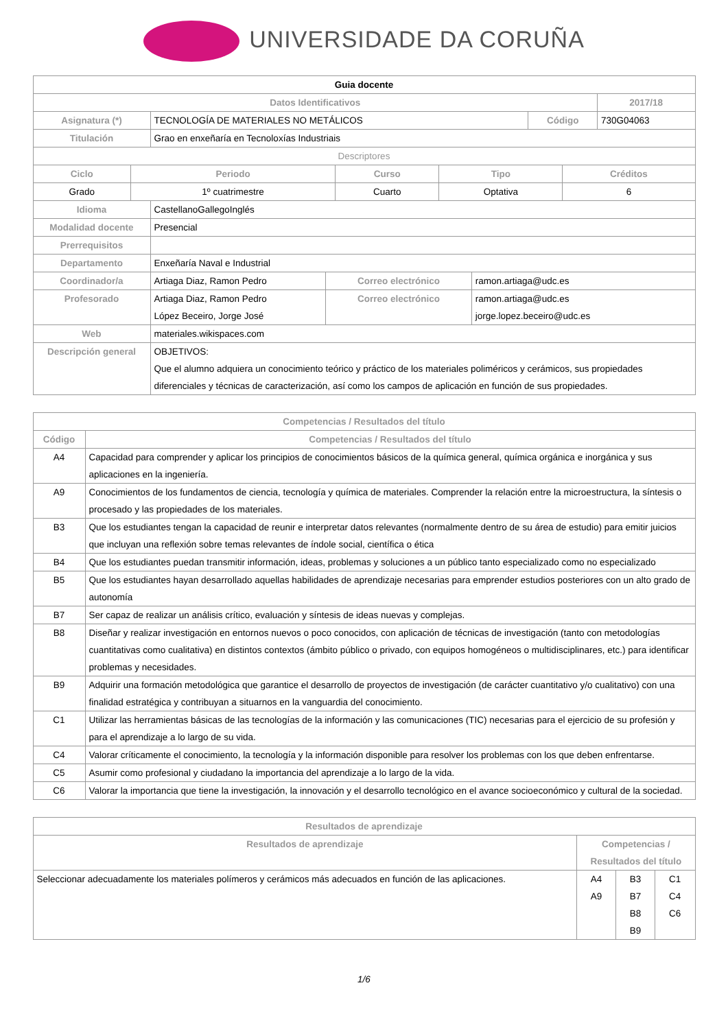UNIVERSIDADE DA CORUÑA
| Guia docente | | | |
| --- | --- | --- | --- |
| Datos Identificativos | | | 2017/18 |
| Asignatura (*) | TECNOLOGÍA DE MATERIALES NO METÁLICOS | Código | 730G04063 |
| Titulación | Grao en enxeñaría en Tecnoloxías Industriais | | |
| Descriptores | | | |
| Ciclo | Periodo | Curso | Tipo | Créditos |
| --- | --- | --- | --- | --- |
| Grado | 1º cuatrimestre | Cuarto | Optativa | 6 |
| Idioma | CastellanoGallegoInglés | | |
| Modalidad docente | Presencial | | |
| Prerrequisitos | | | |
| Departamento | Enxeñaría Naval e Industrial | | |
| Coordinador/a | Artiaga Diaz, Ramon Pedro | Correo electrónico | ramon.artiaga@udc.es |
| Profesorado | Artiaga Diaz, Ramon Pedro López Beceiro, Jorge José | Correo electrónico | ramon.artiaga@udc.es jorge.lopez.beceiro@udc.es |
| Web | materiales.wikispaces.com | | |
| Descripción general | OBJETIVOS: Que el alumno adquiera un conocimiento teórico y práctico de los materiales poliméricos y cerámicos, sus propiedades diferenciales y técnicas de caracterización, así como los campos de aplicación en función de sus propiedades. | | |
| Competencias / Resultados del título | |
| --- | --- |
| Código | Competencias / Resultados del título |
| A4 | Capacidad para comprender y aplicar los principios de conocimientos básicos de la química general, química orgánica e inorgánica y sus aplicaciones en la ingeniería. |
| A9 | Conocimientos de los fundamentos de ciencia, tecnología y química de materiales. Comprender la relación entre la microestructura, la síntesis o procesado y las propiedades de los materiales. |
| B3 | Que los estudiantes tengan la capacidad de reunir e interpretar datos relevantes (normalmente dentro de su área de estudio) para emitir juicios que incluyan una reflexión sobre temas relevantes de índole social, científica o ética |
| B4 | Que los estudiantes puedan transmitir información, ideas, problemas y soluciones a un público tanto especializado como no especializado |
| B5 | Que los estudiantes hayan desarrollado aquellas habilidades de aprendizaje necesarias para emprender estudios posteriores con un alto grado de autonomía |
| B7 | Ser capaz de realizar un análisis crítico, evaluación y síntesis de ideas nuevas y complejas. |
| B8 | Diseñar y realizar investigación en entornos nuevos o poco conocidos, con aplicación de técnicas de investigación (tanto con metodologías cuantitativas como cualitativa) en distintos contextos (ámbito público o privado, con equipos homogéneos o multidisciplinares, etc.) para identificar problemas y necesidades. |
| B9 | Adquirir una formación metodológica que garantice el desarrollo de proyectos de investigación (de carácter cuantitativo y/o cualitativo) con una finalidad estratégica y contribuyan a situarnos en la vanguardia del conocimiento. |
| C1 | Utilizar las herramientas básicas de las tecnologías de la información y las comunicaciones (TIC) necesarias para el ejercicio de su profesión y para el aprendizaje a lo largo de su vida. |
| C4 | Valorar críticamente el conocimiento, la tecnología y la información disponible para resolver los problemas con los que deben enfrentarse. |
| C5 | Asumir como profesional y ciudadano la importancia del aprendizaje a lo largo de la vida. |
| C6 | Valorar la importancia que tiene la investigación, la innovación y el desarrollo tecnológico en el avance socioeconómico y cultural de la sociedad. |
| Resultados de aprendizaje | | | |
| --- | --- | --- | --- |
| Resultados de aprendizaje | Competencias / Resultados del título | | |
| Seleccionar adecuadamente los materiales polímeros y cerámicos más adecuados en función de las aplicaciones. | A4 A9 | B3 B7 B8 B9 | C1 C4 C6 |
1/6